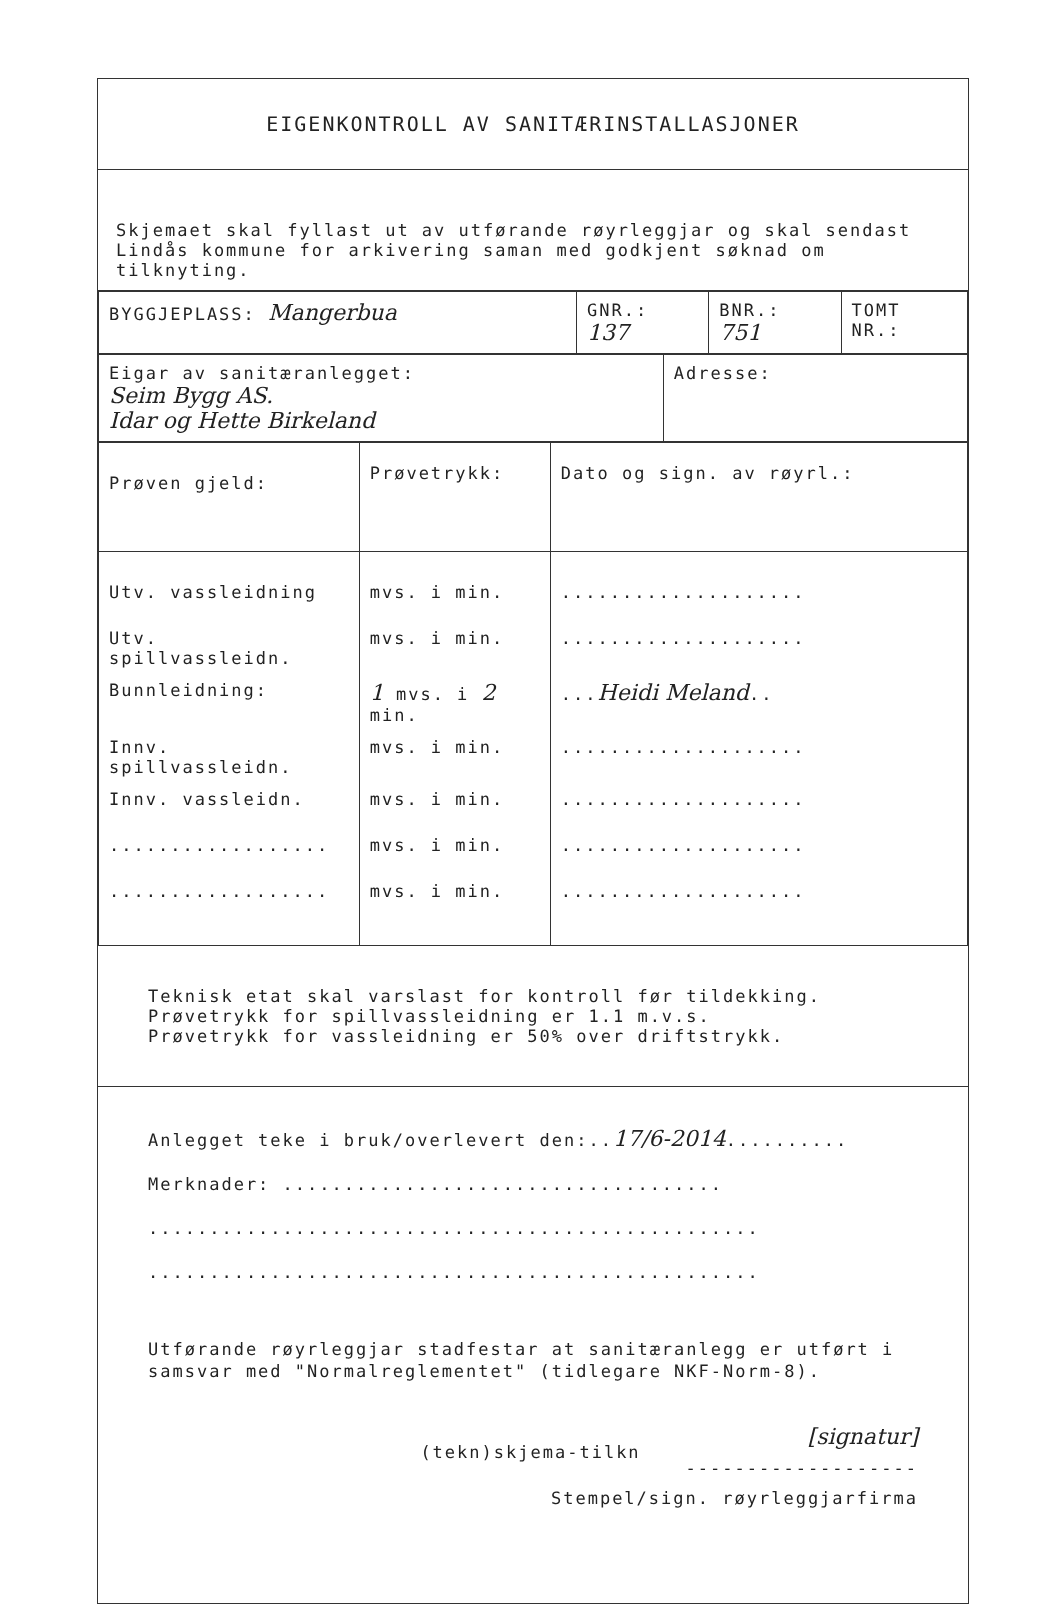EIGENKONTROLL AV SANITÆRINSTALLASJONER
Skjemaet skal fyllast ut av utførande røyrleggjar og skal sendast Lindås kommune for arkivering saman med godkjent søknad om tilknyting.
| BYGGJEPLASS: Mangerbua | GNR.: 137 | BNR.: 751 | TOMT NR.: |
| Eigar av sanitæranlegget: Seim Bygg AS. Idar og Hette Birkeland | Adresse: |
| Prøven gjeld: | Prøvetrykk: | Dato og sign. av røyrl.: |
| Utv. vassleidning | mvs. i min. | .................... |
| Utv. spillvassleidn. | mvs. i min. | .................... |
| Bunnleidning: | 1 mvs. i 2 min. | ... Heidi Meland .. |
| Innv. spillvassleidn. | mvs. i min. | .................... |
| Innv. vassleidn. | mvs. i min. | .................... |
| .................. | mvs. i min. | .................... |
| .................. | mvs. i min. | .................... |
Teknisk etat skal varslast for kontroll før tildekking.
Prøvetrykk for spillvassleidning er 1.1 m.v.s.
Prøvetrykk for vassleidning er 50% over driftstrykk.
Anlegget teke i bruk/overlevert den:..17/6-2014..........
Merknader: ....................................
..................................................
..................................................
Utførande røyrleggjar stadfestar at sanitæranlegg er utført i samsvar med "Normalreglementet" (tidlegare NKF-Norm-8).
[signatur]
-------------------
Stempel/sign. røyrleggjarfirma
(tekn)skjema-tilkn